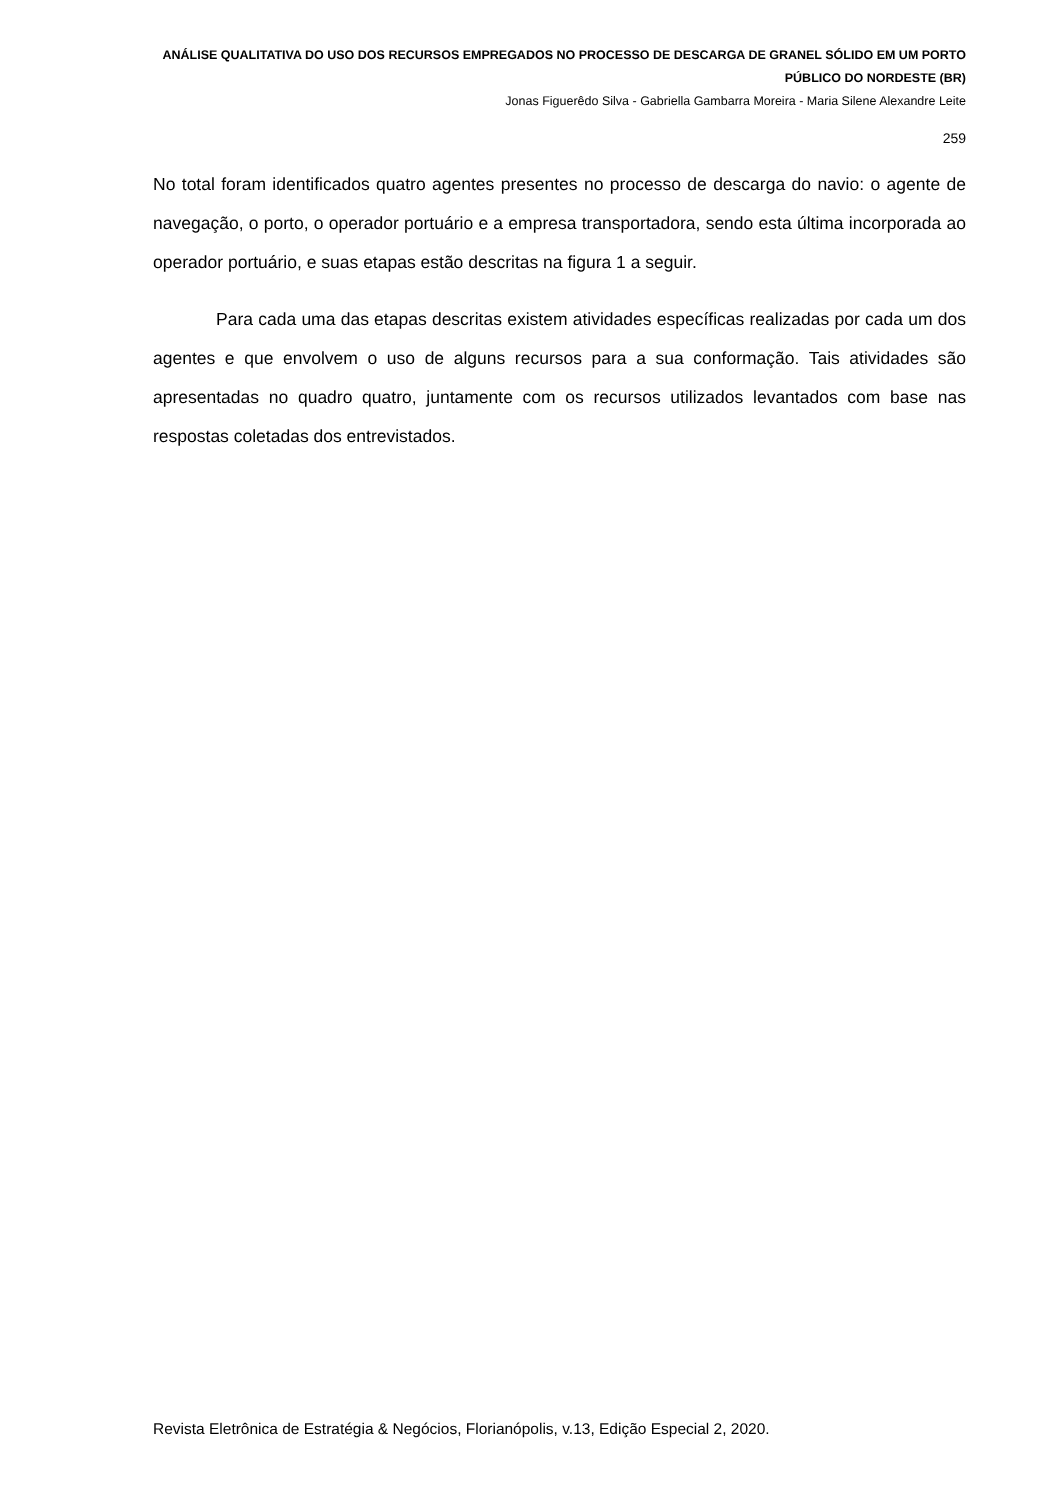ANÁLISE QUALITATIVA DO USO DOS RECURSOS EMPREGADOS NO PROCESSO DE DESCARGA DE GRANEL SÓLIDO EM UM PORTO PÚBLICO DO NORDESTE (BR)
Jonas Figuerêdo Silva - Gabriella Gambarra Moreira - Maria Silene Alexandre Leite
259
No total foram identificados quatro agentes presentes no processo de descarga do navio: o agente de navegação, o porto, o operador portuário e a empresa transportadora, sendo esta última incorporada ao operador portuário, e suas etapas estão descritas na figura 1 a seguir.
Para cada uma das etapas descritas existem atividades específicas realizadas por cada um dos agentes e que envolvem o uso de alguns recursos para a sua conformação. Tais atividades são apresentadas no quadro quatro, juntamente com os recursos utilizados levantados com base nas respostas coletadas dos entrevistados.
Revista Eletrônica de Estratégia & Negócios, Florianópolis, v.13, Edição Especial 2, 2020.